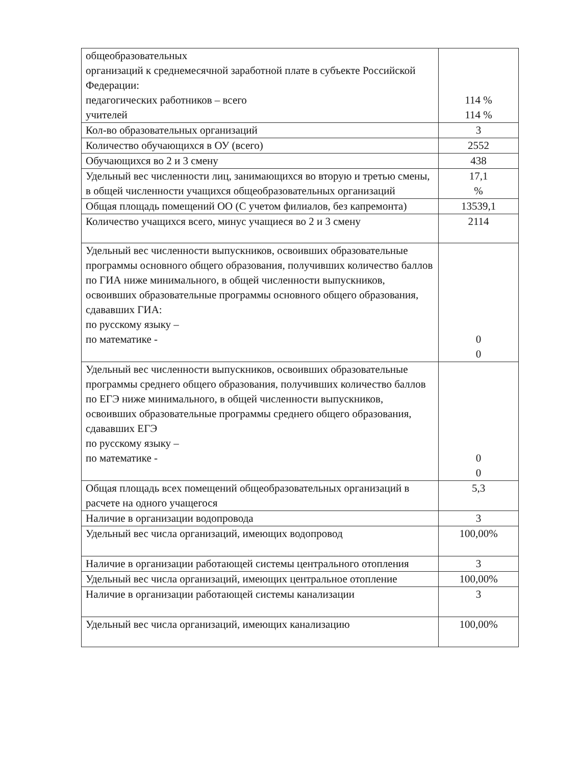| общеобразовательных организаций к среднемесячной заработной плате в субъекте Российской Федерации: педагогических работников – всего учителей | 114 % 114 % |
| Кол-во образовательных организаций | 3 |
| Количество обучающихся в ОУ (всего) | 2552 |
| Обучающихся во 2 и 3 смену | 438 |
| Удельный вес численности лиц, занимающихся во вторую и третью смены, в общей численности учащихся общеобразовательных организаций | 17,1 % |
| Общая площадь помещений ОО (С учетом филиалов, без капремонта) | 13539,1 |
| Количество учащихся всего, минус учащиеся во 2 и 3 смену | 2114 |
| Удельный вес численности выпускников, освоивших образовательные программы основного общего образования, получивших количество баллов по ГИА ниже минимального, в общей численности выпускников, освоивших образовательные программы основного общего образования, сдававших ГИА: по русскому языку – по математике - | 0 0 |
| Удельный вес численности выпускников, освоивших образовательные программы среднего общего образования, получивших количество баллов по ЕГЭ ниже минимального, в общей численности выпускников, освоивших образовательные программы среднего общего образования, сдававших ЕГЭ по русскому языку – по математике - | 0 0 |
| Общая площадь всех помещений общеобразовательных организаций в расчете на одного учащегося | 5,3 |
| Наличие в организации водопровода | 3 |
| Удельный вес числа организаций, имеющих водопровод | 100,00% |
| Наличие в организации работающей системы центрального отопления | 3 |
| Удельный вес числа организаций, имеющих центральное отопление | 100,00% |
| Наличие в организации работающей системы канализации | 3 |
| Удельный вес числа организаций, имеющих канализацию | 100,00% |